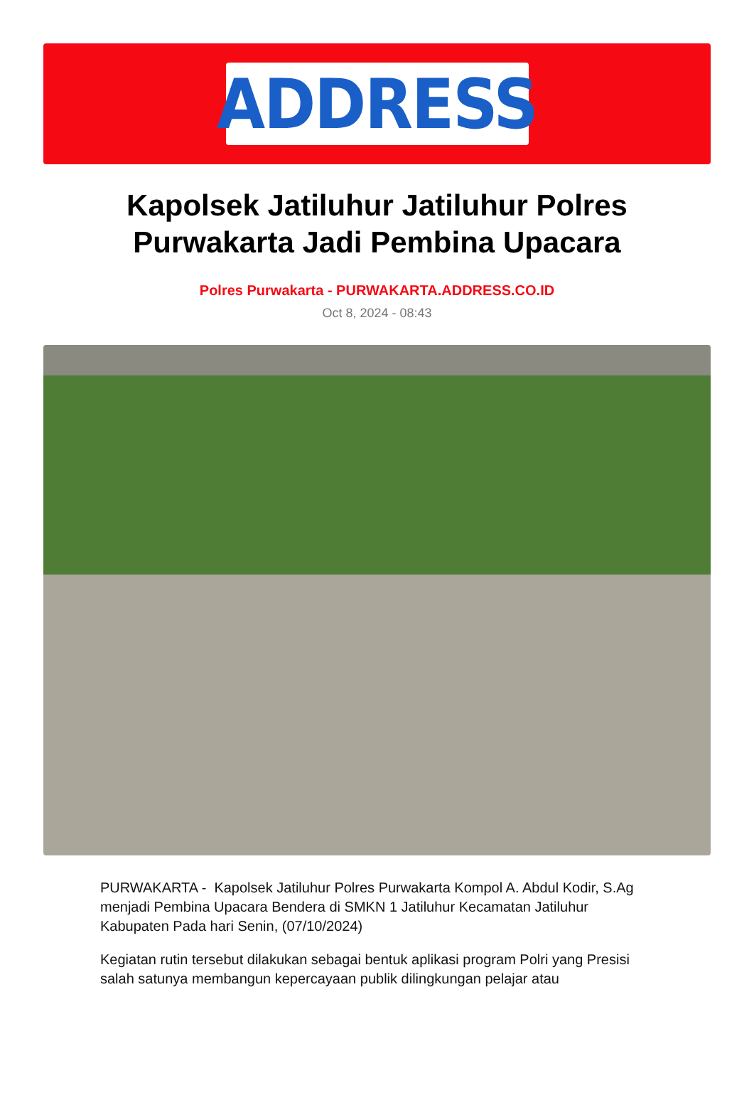ADDRESS
Kapolsek Jatiluhur Jatiluhur Polres Purwakarta Jadi Pembina Upacara
Polres Purwakarta - PURWAKARTA.ADDRESS.CO.ID
Oct 8, 2024 - 08:43
PURWAKARTA - Kapolsek Jatiluhur Polres Purwakarta Kompol A. Abdul Kodir, S.Ag menjadi Pembina Upacara Bendera di SMKN 1 Jatiluhur Kecamatan Jatiluhur Kabupaten Pada hari Senin, (07/10/2024)
Kegiatan rutin tersebut dilakukan sebagai bentuk aplikasi program Polri yang Presisi salah satunya membangun kepercayaan publik dilingkungan pelajar atau